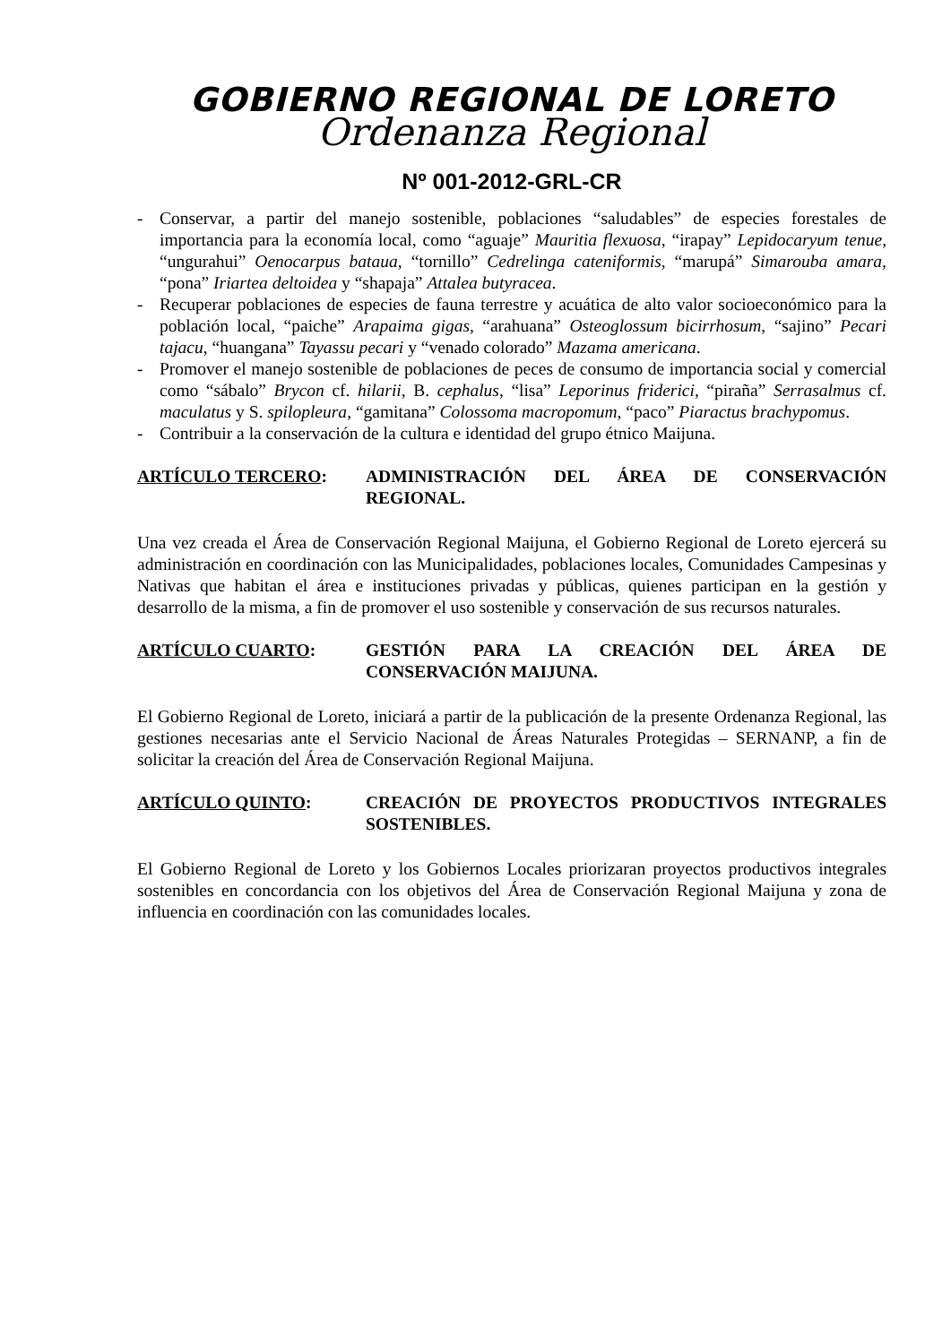GOBIERNO REGIONAL DE LORETO
Ordenanza Regional
Nº 001-2012-GRL-CR
- Conservar, a partir del manejo sostenible, poblaciones “saludables” de especies forestales de importancia para la economía local, como “aguaje” Mauritia flexuosa, “irapay” Lepidocaryum tenue, “ungurahui” Oenocarpus bataua, “tornillo” Cedrelinga cateniformis, “marupá” Simarouba amara, “pona” Iriartea deltoidea y “shapaja” Attalea butyracea.
- Recuperar poblaciones de especies de fauna terrestre y acuática de alto valor socioeconómico para la población local, “paiche” Arapaima gigas, “arahuana” Osteoglossum bicirrhosum, “sajino” Pecari tajacu, “huangana” Tayassu pecari y “venado colorado” Mazama americana.
- Promover el manejo sostenible de poblaciones de peces de consumo de importancia social y comercial como “sábalo” Brycon cf. hilarii, B. cephalus, “lisa” Leporinus friderici, “piraña” Serrasalmus cf. maculatus y S. spilopleura, “gamitana” Colossoma macropomum, “paco” Piaractus brachypomus.
- Contribuir a la conservación de la cultura e identidad del grupo étnico Maijuna.
ARTÍCULO TERCERO: ADMINISTRACIÓN DEL ÁREA DE CONSERVACIÓN REGIONAL.
Una vez creada el Área de Conservación Regional Maijuna, el Gobierno Regional de Loreto ejercerá su administración en coordinación con las Municipalidades, poblaciones locales, Comunidades Campesinas y Nativas que habitan el área e instituciones privadas y públicas, quienes participan en la gestión y desarrollo de la misma, a fin de promover el uso sostenible y conservación de sus recursos naturales.
ARTÍCULO CUARTO: GESTIÓN PARA LA CREACIÓN DEL ÁREA DE CONSERVACIÓN MAIJUNA.
El Gobierno Regional de Loreto, iniciará a partir de la publicación de la presente Ordenanza Regional, las gestiones necesarias ante el Servicio Nacional de Áreas Naturales Protegidas – SERNANP, a fin de solicitar la creación del Área de Conservación Regional Maijuna.
ARTÍCULO QUINTO: CREACIÓN DE PROYECTOS PRODUCTIVOS INTEGRALES SOSTENIBLES.
El Gobierno Regional de Loreto y los Gobiernos Locales priorizaran proyectos productivos integrales sostenibles en concordancia con los objetivos del Área de Conservación Regional Maijuna y zona de influencia en coordinación con las comunidades locales.